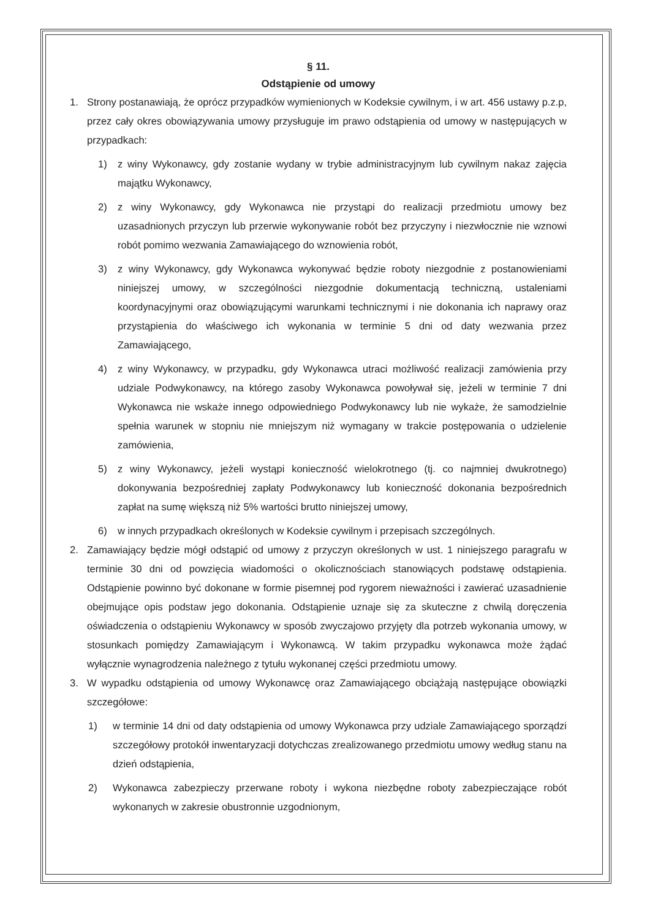§ 11.
Odstąpienie od umowy
1. Strony postanawiają, że oprócz przypadków wymienionych w Kodeksie cywilnym, i w art. 456 ustawy p.z.p, przez cały okres obowiązywania umowy przysługuje im prawo odstąpienia od umowy w następujących w przypadkach:
1) z winy Wykonawcy, gdy zostanie wydany w trybie administracyjnym lub cywilnym nakaz zajęcia majątku Wykonawcy,
2) z winy Wykonawcy, gdy Wykonawca nie przystąpi do realizacji przedmiotu umowy bez uzasadnionych przyczyn lub przerwie wykonywanie robót bez przyczyny i niezwłocznie nie wznowi robót pomimo wezwania Zamawiającego do wznowienia robót,
3) z winy Wykonawcy, gdy Wykonawca wykonywać będzie roboty niezgodnie z postanowieniami niniejszej umowy, w szczególności niezgodnie dokumentacją techniczną, ustaleniami koordynacyjnymi oraz obowiązującymi warunkami technicznymi i nie dokonania ich naprawy oraz przystąpienia do właściwego ich wykonania w terminie 5 dni od daty wezwania przez Zamawiającego,
4) z winy Wykonawcy, w przypadku, gdy Wykonawca utraci możliwość realizacji zamówienia przy udziale Podwykonawcy, na którego zasoby Wykonawca powoływał się, jeżeli w terminie 7 dni Wykonawca nie wskaże innego odpowiedniego Podwykonawcy lub nie wykaże, że samodzielnie spełnia warunek w stopniu nie mniejszym niż wymagany w trakcie postępowania o udzielenie zamówienia,
5) z winy Wykonawcy, jeżeli wystąpi konieczność wielokrotnego (tj. co najmniej dwukrotnego) dokonywania bezpośredniej zapłaty Podwykonawcy lub konieczność dokonania bezpośrednich zapłat na sumę większą niż 5% wartości brutto niniejszej umowy,
6) w innych przypadkach określonych w Kodeksie cywilnym i przepisach szczególnych.
2. Zamawiający będzie mógł odstąpić od umowy z przyczyn określonych w ust. 1 niniejszego paragrafu w terminie 30 dni od powzięcia wiadomości o okolicznościach stanowiących podstawę odstąpienia. Odstąpienie powinno być dokonane w formie pisemnej pod rygorem nieważności i zawierać uzasadnienie obejmujące opis podstaw jego dokonania. Odstąpienie uznaje się za skuteczne z chwilą doręczenia oświadczenia o odstąpieniu Wykonawcy w sposób zwyczajowo przyjęty dla potrzeb wykonania umowy, w stosunkach pomiędzy Zamawiającym i Wykonawcą. W takim przypadku wykonawca może żądać wyłącznie wynagrodzenia należnego z tytułu wykonanej części przedmiotu umowy.
3. W wypadku odstąpienia od umowy Wykonawcę oraz Zamawiającego obciążają następujące obowiązki szczegółowe:
1) w terminie 14 dni od daty odstąpienia od umowy Wykonawca przy udziale Zamawiającego sporządzi szczegółowy protokół inwentaryzacji dotychczas zrealizowanego przedmiotu umowy według stanu na dzień odstąpienia,
2) Wykonawca zabezpieczy przerwane roboty i wykona niezbędne roboty zabezpieczające robót wykonanych w zakresie obustronnie uzgodnionym,